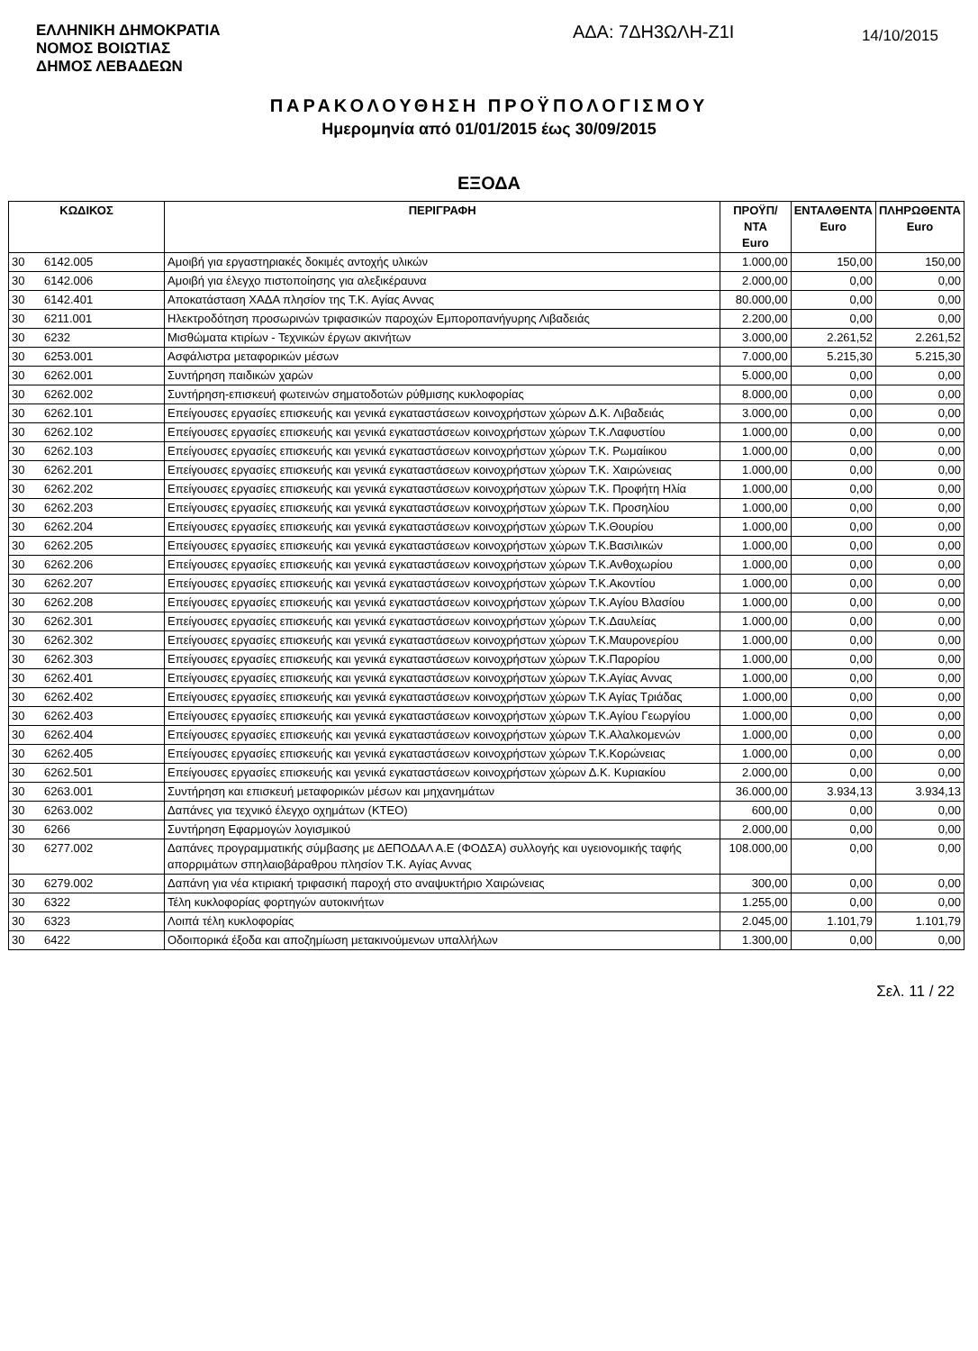ΕΛΛΗΝΙΚΗ ΔΗΜΟΚΡΑΤΙΑ
ΝΟΜΟΣ ΒΟΙΩΤΙΑΣ
ΔΗΜΟΣ ΛΕΒΑΔΕΩΝ
ΑΔΑ: 7ΔΗ3ΩΛΗ-Ζ1Ι
14/10/2015
ΠΑΡΑΚΟΛΟΥΘΗΣΗ ΠΡΟΫΠΟΛΟΓΙΣΜΟΥ
Ημερομηνία από 01/01/2015 έως 30/09/2015
ΕΞΟΔΑ
| ΚΩΔΙΚΟΣ | | ΠΕΡΙΓΡΑΦΗ | ΠΡΟΫΠ/ΝΤΑ Euro | ΕΝΤΑΛΘΕΝΤΑ Euro | ΠΛΗΡΩΘΕΝΤΑ Euro |
| --- | --- | --- | --- | --- | --- |
| 30 | 6142.005 | Αμοιβή για εργαστηριακές δοκιμές αντοχής υλικών | 1.000,00 | 150,00 | 150,00 |
| 30 | 6142.006 | Αμοιβή για έλεγχο πιστοποίησης για αλεξικέραυνα | 2.000,00 | 0,00 | 0,00 |
| 30 | 6142.401 | Αποκατάσταση ΧΑΔΑ πλησίον της Τ.Κ. Αγίας Αννας | 80.000,00 | 0,00 | 0,00 |
| 30 | 6211.001 | Ηλεκτροδότηση προσωρινών τριφασικών παροχών Εμποροπανήγυρης Λιβαδειάς | 2.200,00 | 0,00 | 0,00 |
| 30 | 6232 | Μισθώματα κτιρίων - Τεχνικών έργων ακινήτων | 3.000,00 | 2.261,52 | 2.261,52 |
| 30 | 6253.001 | Ασφάλιστρα μεταφορικών μέσων | 7.000,00 | 5.215,30 | 5.215,30 |
| 30 | 6262.001 | Συντήρηση παιδικών χαρών | 5.000,00 | 0,00 | 0,00 |
| 30 | 6262.002 | Συντήρηση-επισκευή φωτεινών σηματοδοτών ρύθμισης κυκλοφορίας | 8.000,00 | 0,00 | 0,00 |
| 30 | 6262.101 | Επείγουσες εργασίες επισκευής και γενικά εγκαταστάσεων κοινοχρήστων χώρων Δ.Κ. Λιβαδειάς | 3.000,00 | 0,00 | 0,00 |
| 30 | 6262.102 | Επείγουσες εργασίες επισκευής και γενικά εγκαταστάσεων κοινοχρήστων χώρων Τ.Κ.Λαφυστίου | 1.000,00 | 0,00 | 0,00 |
| 30 | 6262.103 | Επείγουσες εργασίες επισκευής και γενικά εγκαταστάσεων κοινοχρήστων χώρων Τ.Κ. Ρωμαίικου | 1.000,00 | 0,00 | 0,00 |
| 30 | 6262.201 | Επείγουσες εργασίες επισκευής και γενικά εγκαταστάσεων κοινοχρήστων χώρων Τ.Κ. Χαιρώνειας | 1.000,00 | 0,00 | 0,00 |
| 30 | 6262.202 | Επείγουσες εργασίες επισκευής και γενικά εγκαταστάσεων κοινοχρήστων χώρων Τ.Κ. Προφήτη Ηλία | 1.000,00 | 0,00 | 0,00 |
| 30 | 6262.203 | Επείγουσες εργασίες επισκευής και γενικά εγκαταστάσεων κοινοχρήστων χώρων Τ.Κ. Προσηλίου | 1.000,00 | 0,00 | 0,00 |
| 30 | 6262.204 | Επείγουσες εργασίες επισκευής και γενικά εγκαταστάσεων κοινοχρήστων χώρων Τ.Κ.Θουρίου | 1.000,00 | 0,00 | 0,00 |
| 30 | 6262.205 | Επείγουσες εργασίες επισκευής και γενικά εγκαταστάσεων κοινοχρήστων χώρων Τ.Κ.Βασιλικών | 1.000,00 | 0,00 | 0,00 |
| 30 | 6262.206 | Επείγουσες εργασίες επισκευής και γενικά εγκαταστάσεων κοινοχρήστων χώρων Τ.Κ.Ανθοχωρίου | 1.000,00 | 0,00 | 0,00 |
| 30 | 6262.207 | Επείγουσες εργασίες επισκευής και γενικά εγκαταστάσεων κοινοχρήστων χώρων Τ.Κ.Ακοντίου | 1.000,00 | 0,00 | 0,00 |
| 30 | 6262.208 | Επείγουσες εργασίες επισκευής και γενικά εγκαταστάσεων κοινοχρήστων χώρων Τ.Κ.Αγίου Βλασίου | 1.000,00 | 0,00 | 0,00 |
| 30 | 6262.301 | Επείγουσες εργασίες επισκευής και γενικά εγκαταστάσεων κοινοχρήστων χώρων Τ.Κ.Δαυλείας | 1.000,00 | 0,00 | 0,00 |
| 30 | 6262.302 | Επείγουσες εργασίες επισκευής και γενικά εγκαταστάσεων κοινοχρήστων χώρων Τ.Κ.Μαυρονερίου | 1.000,00 | 0,00 | 0,00 |
| 30 | 6262.303 | Επείγουσες εργασίες επισκευής και γενικά εγκαταστάσεων κοινοχρήστων χώρων Τ.Κ.Παρορίου | 1.000,00 | 0,00 | 0,00 |
| 30 | 6262.401 | Επείγουσες εργασίες επισκευής και γενικά εγκαταστάσεων κοινοχρήστων χώρων Τ.Κ.Αγίας Αννας | 1.000,00 | 0,00 | 0,00 |
| 30 | 6262.402 | Επείγουσες εργασίες επισκευής και γενικά εγκαταστάσεων κοινοχρήστων χώρων Τ.Κ Αγίας Τριάδας | 1.000,00 | 0,00 | 0,00 |
| 30 | 6262.403 | Επείγουσες εργασίες επισκευής και γενικά εγκαταστάσεων κοινοχρήστων χώρων Τ.Κ.Αγίου Γεωργίου | 1.000,00 | 0,00 | 0,00 |
| 30 | 6262.404 | Επείγουσες εργασίες επισκευής και γενικά εγκαταστάσεων κοινοχρήστων χώρων Τ.Κ.Αλαλκομενών | 1.000,00 | 0,00 | 0,00 |
| 30 | 6262.405 | Επείγουσες εργασίες επισκευής και γενικά εγκαταστάσεων κοινοχρήστων χώρων Τ.Κ.Κορώνειας | 1.000,00 | 0,00 | 0,00 |
| 30 | 6262.501 | Επείγουσες εργασίες επισκευής και γενικά εγκαταστάσεων κοινοχρήστων χώρων Δ.Κ. Κυριακίου | 2.000,00 | 0,00 | 0,00 |
| 30 | 6263.001 | Συντήρηση και επισκευή μεταφορικών μέσων και μηχανημάτων | 36.000,00 | 3.934,13 | 3.934,13 |
| 30 | 6263.002 | Δαπάνες για τεχνικό έλεγχο οχημάτων (ΚΤΕΟ) | 600,00 | 0,00 | 0,00 |
| 30 | 6266 | Συντήρηση Εφαρμογών λογισμικού | 2.000,00 | 0,00 | 0,00 |
| 30 | 6277.002 | Δαπάνες προγραμματικής σύμβασης με ΔΕΠΟΔΑΛ Α.Ε (ΦΟΔΣΑ) συλλογής και υγειονομικής ταφής απορριμάτων σπηλαιοβάραθρου πλησίον Τ.Κ. Αγίας Αννας | 108.000,00 | 0,00 | 0,00 |
| 30 | 6279.002 | Δαπάνη για νέα κτιριακή τριφασική παροχή στο αναψυκτήριο Χαιρώνειας | 300,00 | 0,00 | 0,00 |
| 30 | 6322 | Τέλη κυκλοφορίας φορτηγών αυτοκινήτων | 1.255,00 | 0,00 | 0,00 |
| 30 | 6323 | Λοιπά τέλη κυκλοφορίας | 2.045,00 | 1.101,79 | 1.101,79 |
| 30 | 6422 | Οδοιπορικά έξοδα και αποζημίωση μετακινούμενων υπαλλήλων | 1.300,00 | 0,00 | 0,00 |
Σελ. 11 / 22